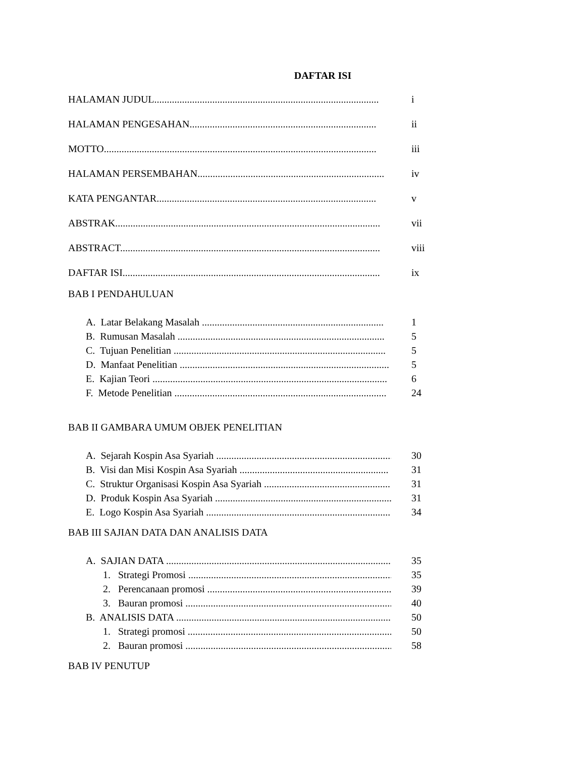DAFTAR ISI
HALAMAN JUDUL......................................................................................... i
HALAMAN PENGESAHAN.......................................................................... ii
MOTTO............................................................................................................ iii
HALAMAN PERSEMBAHAN.......................................................................... iv
KATA PENGANTAR....................................................................................... v
ABSTRAK......................................................................................................... vii
ABSTRACT....................................................................................................... viii
DAFTAR ISI...................................................................................................... ix
BAB I PENDAHULUAN
A. Latar Belakang Masalah ........................................................................ 1
B. Rumusan Masalah .................................................................................. 5
C. Tujuan Penelitian .................................................................................... 5
D. Manfaat Penelitian ................................................................................... 5
E. Kajian Teori ............................................................................................. 6
F. Metode Penelitian .................................................................................... 24
BAB II GAMBARA UMUM OBJEK PENELITIAN
A. Sejarah Kospin Asa Syariah ...................................................................... 30
B. Visi dan Misi Kospin Asa Syariah ........................................................... 31
C. Struktur Organisasi Kospin Asa Syariah .................................................. 31
D. Produk Kospin Asa Syariah ...................................................................... 31
E. Logo Kospin Asa Syariah ......................................................................... 34
BAB III SAJIAN DATA DAN ANALISIS DATA
A. SAJIAN DATA ........................................................................................... 35
1. Strategi Promosi ................................................................................... 35
2. Perencanaan promosi ............................................................................ 39
3. Bauran promosi ..................................................................................... 40
B. ANALISIS DATA ....................................................................................... 50
1. Strategi promosi ..................................................................................... 50
2. Bauran promosi ....................................................................................... 58
BAB IV PENUTUP